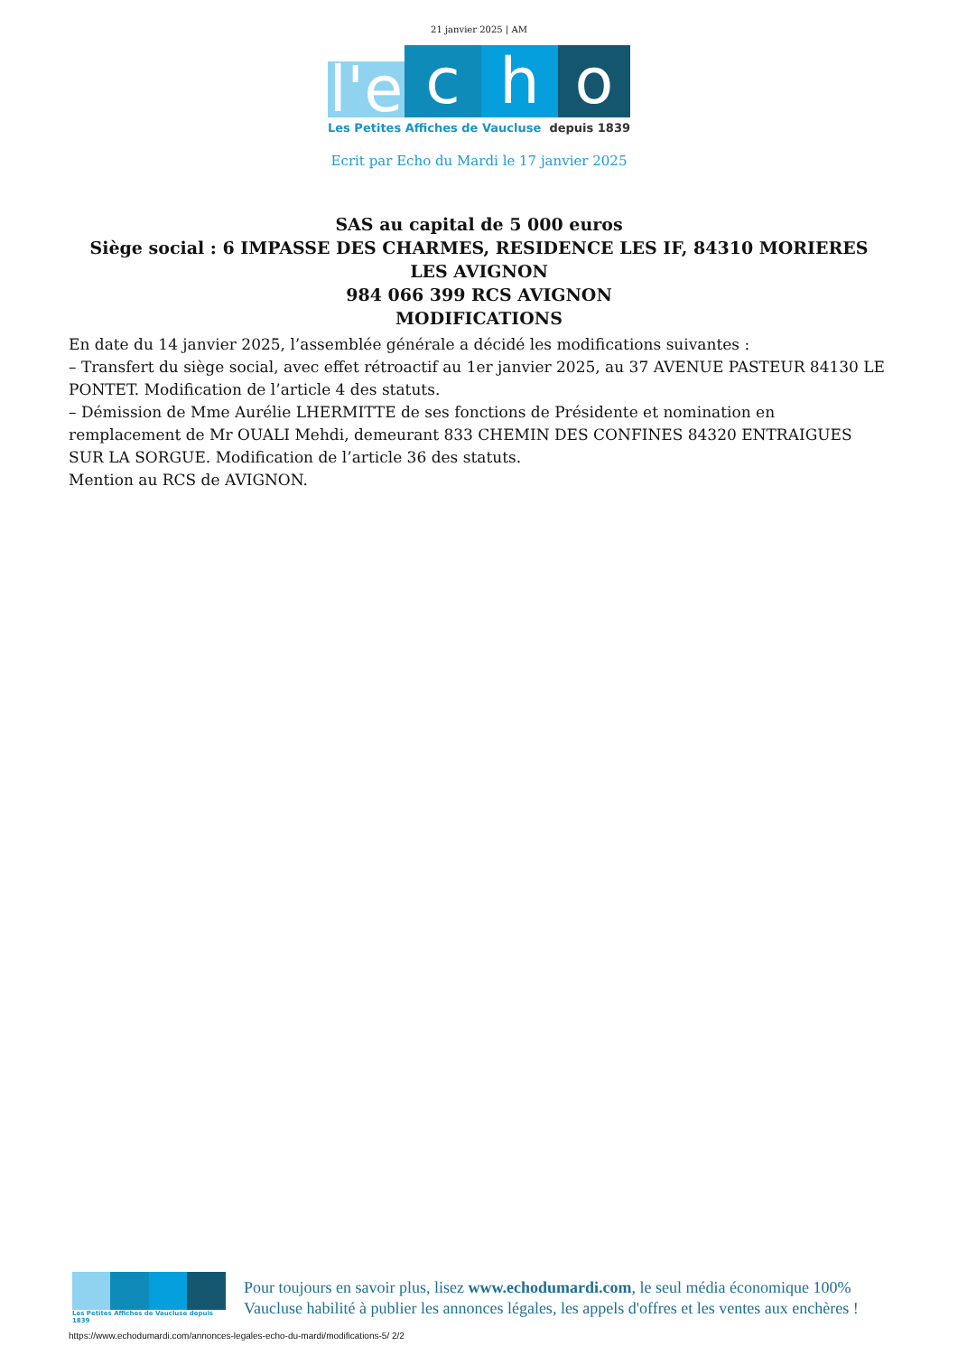21 janvier 2025 | AM
l'e
c
h
o
Les Petites Affiches de Vaucluse depuis 1839
Ecrit par Echo du Mardi le 17 janvier 2025
SAS au capital de 5 000 euros
Siège social : 6 IMPASSE DES CHARMES, RESIDENCE LES IF, 84310 MORIERES LES AVIGNON
984 066 399 RCS AVIGNON
MODIFICATIONS
En date du 14 janvier 2025, l’assemblée générale a décidé les modifications suivantes :
– Transfert du siège social, avec effet rétroactif au 1er janvier 2025, au 37 AVENUE PASTEUR 84130 LE PONTET. Modification de l’article 4 des statuts.
– Démission de Mme Aurélie LHERMITTE de ses fonctions de Présidente et nomination en remplacement de Mr OUALI Mehdi, demeurant 833 CHEMIN DES CONFINES 84320 ENTRAIGUES SUR LA SORGUE. Modification de l’article 36 des statuts.
Mention au RCS de AVIGNON.
Les Petites Affiches de Vaucluse depuis 1839
Pour toujours en savoir plus, lisez www.echodumardi.com, le seul média économique 100% Vaucluse habilité à publier les annonces légales, les appels d'offres et les ventes aux enchères !
https://www.echodumardi.com/annonces-legales-echo-du-mardi/modifications-5/ 2/2